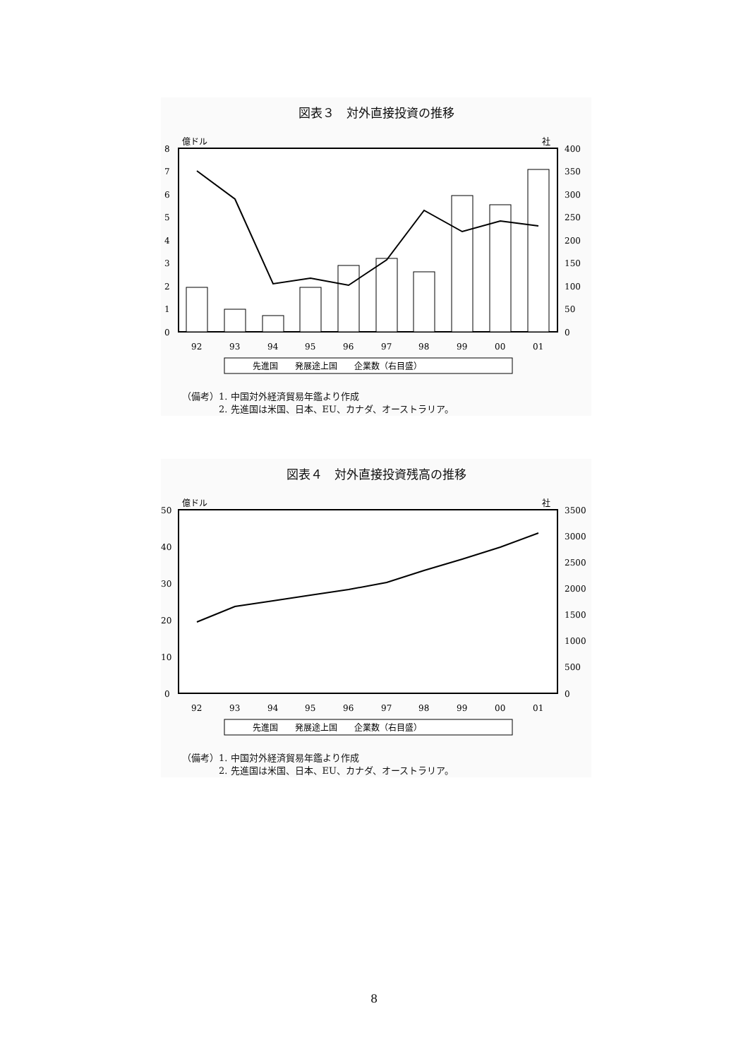図表３　対外直接投資の推移
億ドル
社
8
7
6
5
4
3
2
1
0
400
350
300
250
200
150
100
50
0
92
93
94
95
96
97
98
99
00
01
先進国　　発展途上国　　企業数（右目盛）
（備考）1. 中国対外経済貿易年鑑より作成
　　　　2. 先進国は米国、日本、EU、カナダ、オーストラリア。
図表４　対外直接投資残高の推移
億ドル
社
50
40
30
20
10
0
3500
3000
2500
2000
1500
1000
500
0
92
93
94
95
96
97
98
99
00
01
先進国　　発展途上国　　企業数（右目盛）
（備考）1. 中国対外経済貿易年鑑より作成
　　　　2. 先進国は米国、日本、EU、カナダ、オーストラリア。
8